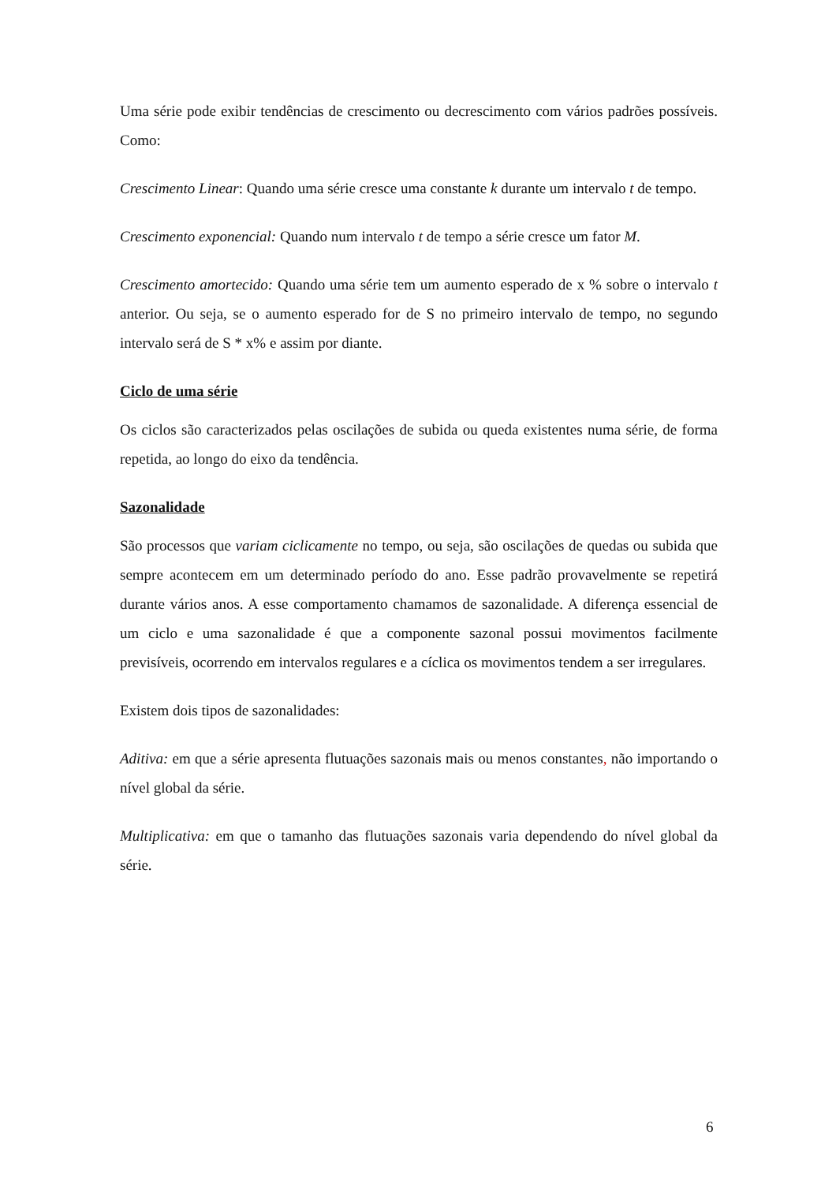Uma série pode exibir tendências de crescimento ou decrescimento com vários padrões possíveis. Como:
Crescimento Linear: Quando uma série cresce uma constante k durante um intervalo t de tempo.
Crescimento exponencial: Quando num intervalo t de tempo a série cresce um fator M.
Crescimento amortecido: Quando uma série tem um aumento esperado de x % sobre o intervalo t anterior. Ou seja, se o aumento esperado for de S no primeiro intervalo de tempo, no segundo intervalo será de S * x% e assim por diante.
Ciclo de uma série
Os ciclos são caracterizados pelas oscilações de subida ou queda existentes numa série, de forma repetida, ao longo do eixo da tendência.
Sazonalidade
São processos que variam ciclicamente no tempo, ou seja, são oscilações de quedas ou subida que sempre acontecem em um determinado período do ano. Esse padrão provavelmente se repetirá durante vários anos. A esse comportamento chamamos de sazonalidade. A diferença essencial de um ciclo e uma sazonalidade é que a componente sazonal possui movimentos facilmente previsíveis, ocorrendo em intervalos regulares e a cíclica os movimentos tendem a ser irregulares.
Existem dois tipos de sazonalidades:
Aditiva: em que a série apresenta flutuações sazonais mais ou menos constantes, não importando o nível global da série.
Multiplicativa: em que o tamanho das flutuações sazonais varia dependendo do nível global da série.
6